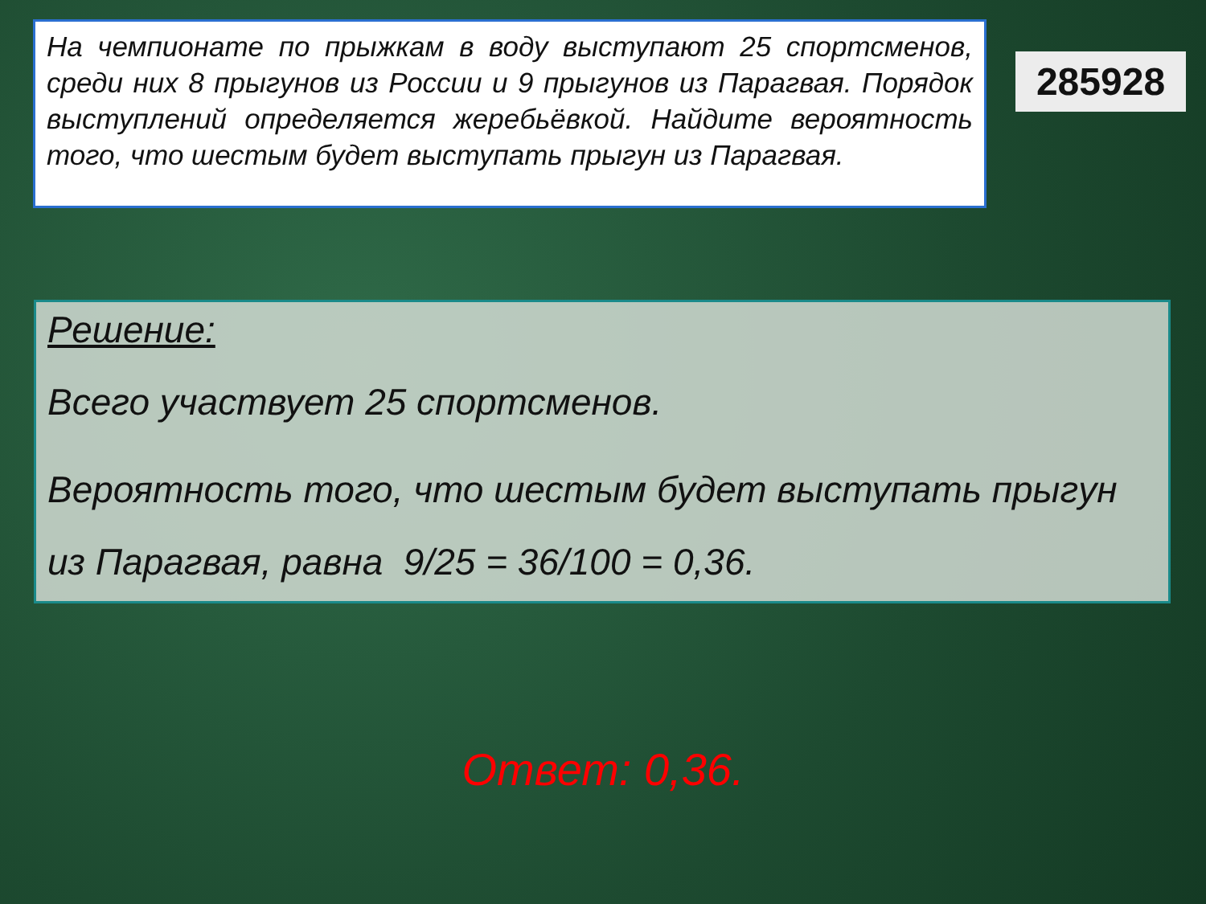На чемпионате по прыжкам в воду выступают 25 спортсменов, среди них 8 прыгунов из России и 9 прыгунов из Парагвая. Порядок выступлений определяется жеребьёвкой. Найдите вероятность того, что шестым будет выступать прыгун из Парагвая.
285928
Решение:
Всего участвует 25 спортсменов.
Вероятность того, что шестым будет выступать прыгун из Парагвая, равна 9/25 = 36/100 = 0,36.
Ответ: 0,36.